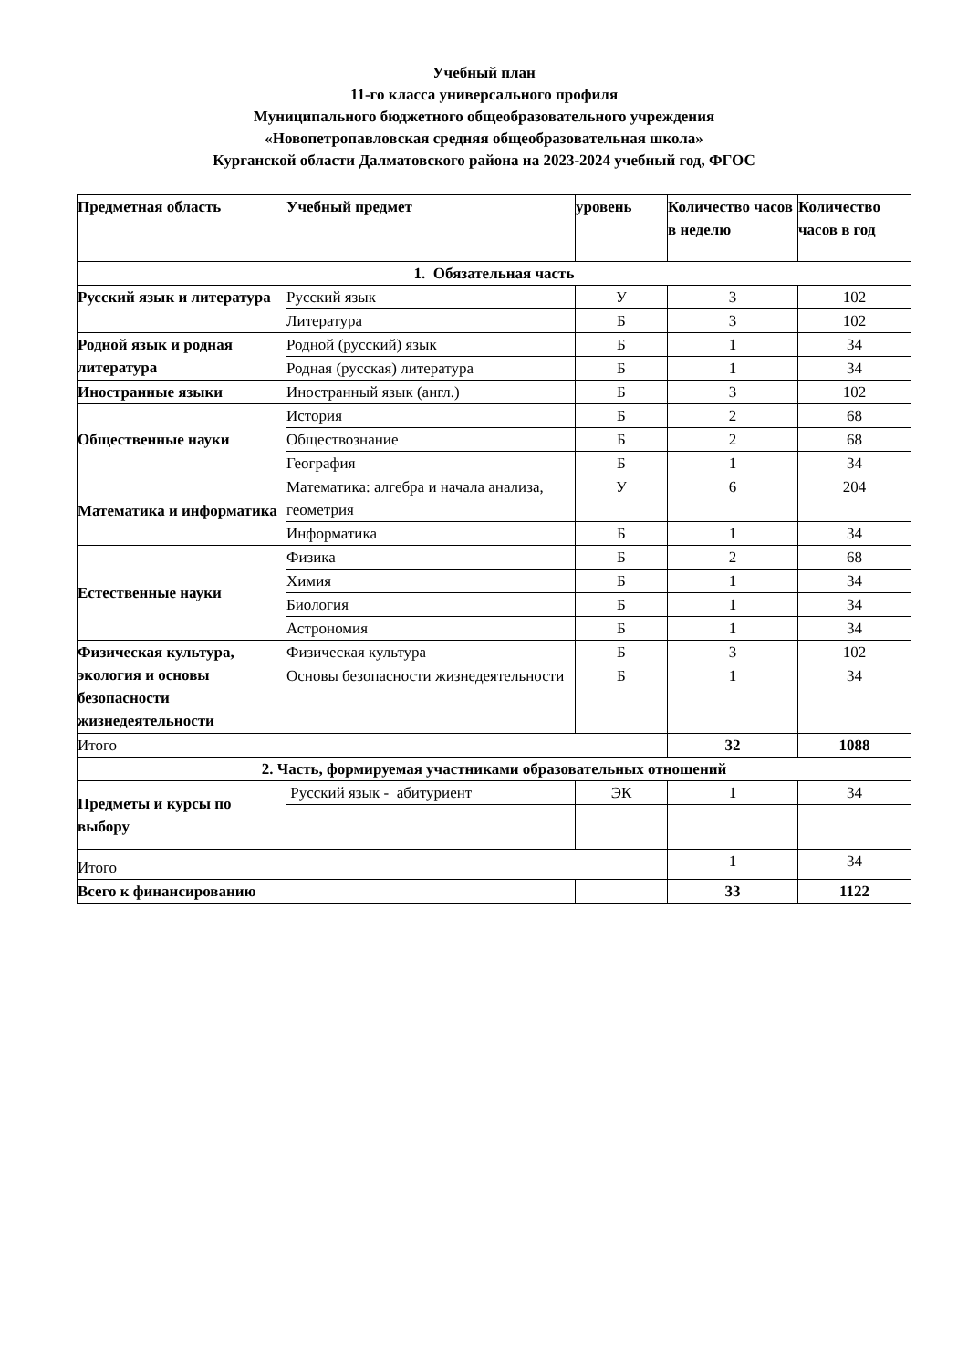Учебный план
11-го класса универсального профиля
Муниципального бюджетного общеобразовательного учреждения
«Новопетропавловская средняя общеобразовательная школа»
Курганской области Далматовского района на 2023-2024 учебный год, ФГОС
| Предметная область | Учебный предмет | уровень | Количество часов в неделю | Количество часов в год |
| --- | --- | --- | --- | --- |
| 1. Обязательная часть | | | | |
| Русский язык и литература | Русский язык | У | 3 | 102 |
| | Литература | Б | 3 | 102 |
| Родной язык и родная литература | Родной (русский) язык | Б | 1 | 34 |
| | Родная (русская) литература | Б | 1 | 34 |
| Иностранные языки | Иностранный язык (англ.) | Б | 3 | 102 |
| Общественные науки | История | Б | 2 | 68 |
| | Обществознание | Б | 2 | 68 |
| | География | Б | 1 | 34 |
| Математика и информатика | Математика: алгебра и начала анализа, геометрия | У | 6 | 204 |
| | Информатика | Б | 1 | 34 |
| Естественные науки | Физика | Б | 2 | 68 |
| | Химия | Б | 1 | 34 |
| | Биология | Б | 1 | 34 |
| | Астрономия | Б | 1 | 34 |
| Физическая культура, экология и основы безопасности жизнедеятельности | Физическая культура | Б | 3 | 102 |
| | Основы безопасности жизнедеятельности | Б | 1 | 34 |
| Итого | | | 32 | 1088 |
| 2. Часть, формируемая участниками образовательных отношений | | | | |
| Предметы и курсы по выбору | Русский язык - абитуриент | ЭК | 1 | 34 |
| Итого | | | 1 | 34 |
| Всего к финансированию | | | 33 | 1122 |